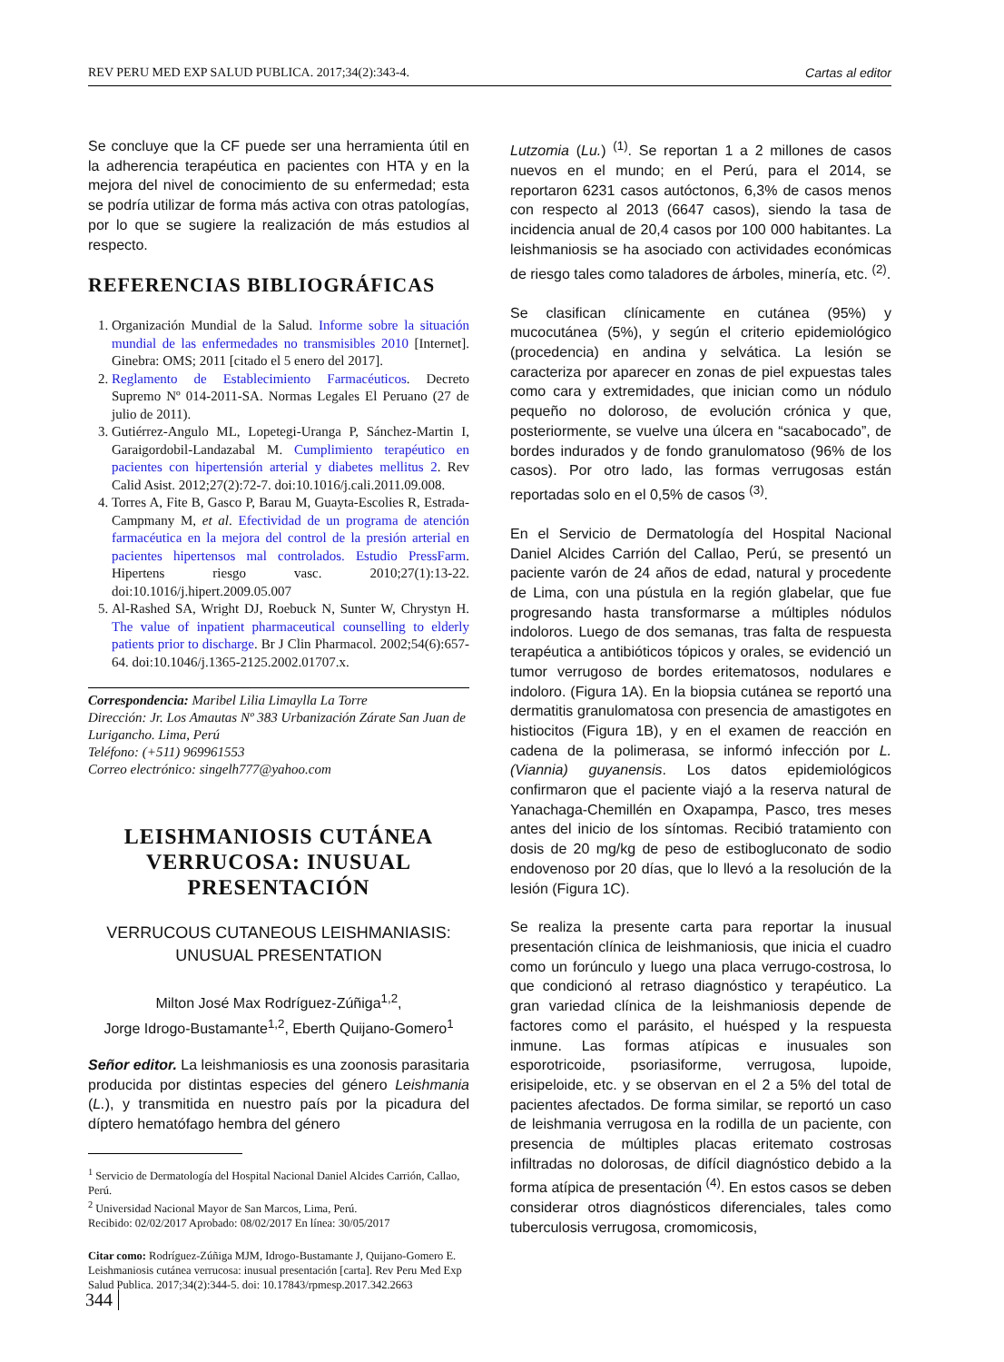REV PERU MED EXP SALUD PUBLICA. 2017;34(2):343-4. Cartas al editor
Se concluye que la CF puede ser una herramienta útil en la adherencia terapéutica en pacientes con HTA y en la mejora del nivel de conocimiento de su enfermedad; esta se podría utilizar de forma más activa con otras patologías, por lo que se sugiere la realización de más estudios al respecto.
REFERENCIAS BIBLIOGRÁFICAS
1. Organización Mundial de la Salud. Informe sobre la situación mundial de las enfermedades no transmisibles 2010 [Internet]. Ginebra: OMS; 2011 [citado el 5 enero del 2017].
2. Reglamento de Establecimiento Farmacéuticos. Decreto Supremo Nº 014-2011-SA. Normas Legales El Peruano (27 de julio de 2011).
3. Gutiérrez-Angulo ML, Lopetegi-Uranga P, Sánchez-Martin I, Garaigordobil-Landazabal M. Cumplimiento terapéutico en pacientes con hipertensión arterial y diabetes mellitus 2. Rev Calid Asist. 2012;27(2):72-7. doi:10.1016/j.cali.2011.09.008.
4. Torres A, Fite B, Gasco P, Barau M, Guayta-Escolies R, Estrada-Campmany M, et al. Efectividad de un programa de atención farmacéutica en la mejora del control de la presión arterial en pacientes hipertensos mal controlados. Estudio PressFarm. Hipertens riesgo vasc. 2010;27(1):13-22. doi:10.1016/j.hipert.2009.05.007
5. Al-Rashed SA, Wright DJ, Roebuck N, Sunter W, Chrystyn H. The value of inpatient pharmaceutical counselling to elderly patients prior to discharge. Br J Clin Pharmacol. 2002;54(6):657-64. doi:10.1046/j.1365-2125.2002.01707.x.
Correspondencia: Maribel Lilia Limaylla La Torre
Dirección: Jr. Los Amautas Nº 383 Urbanización Zárate San Juan de Lurigancho. Lima, Perú
Teléfono: (+511) 969961553
Correo electrónico: singelh777@yahoo.com
LEISHMANIOSIS CUTÁNEA VERRUCOSA: INUSUAL PRESENTACIÓN
VERRUCOUS CUTANEOUS LEISHMANIASIS:
UNUSUAL PRESENTATION
Milton José Max Rodríguez-Zúñiga<sup>1,2</sup>,
Jorge Idrogo-Bustamante<sup>1,2</sup>, Eberth Quijano-Gomero<sup>1</sup>
Señor editor. La leishmaniosis es una zoonosis parasitaria producida por distintas especies del género Leishmania (L.), y transmitida en nuestro país por la picadura del díptero hematófago hembra del género
<sup>1</sup> Servicio de Dermatología del Hospital Nacional Daniel Alcides Carrión, Callao, Perú.
<sup>2</sup> Universidad Nacional Mayor de San Marcos, Lima, Perú.
Recibido: 02/02/2017 Aprobado: 08/02/2017 En línea: 30/05/2017
Citar como: Rodríguez-Zúñiga MJM, Idrogo-Bustamante J, Quijano-Gomero E. Leishmaniosis cutánea verrucosa: inusual presentación [carta]. Rev Peru Med Exp Salud Publica. 2017;34(2):344-5. doi: 10.17843/rpmesp.2017.342.2663
Lutzomia (Lu.) <sup>(1)</sup>. Se reportan 1 a 2 millones de casos nuevos en el mundo; en el Perú, para el 2014, se reportaron 6231 casos autóctonos, 6,3% de casos menos con respecto al 2013 (6647 casos), siendo la tasa de incidencia anual de 20,4 casos por 100 000 habitantes. La leishmaniosis se ha asociado con actividades económicas de riesgo tales como taladores de árboles, minería, etc. <sup>(2)</sup>.
Se clasifican clínicamente en cutánea (95%) y mucocutánea (5%), y según el criterio epidemiológico (procedencia) en andina y selvática. La lesión se caracteriza por aparecer en zonas de piel expuestas tales como cara y extremidades, que inician como un nódulo pequeño no doloroso, de evolución crónica y que, posteriormente, se vuelve una úlcera en “sacabocado”, de bordes indurados y de fondo granulomatoso (96% de los casos). Por otro lado, las formas verrugosas están reportadas solo en el 0,5% de casos <sup>(3)</sup>.
En el Servicio de Dermatología del Hospital Nacional Daniel Alcides Carrión del Callao, Perú, se presentó un paciente varón de 24 años de edad, natural y procedente de Lima, con una pústula en la región glabelar, que fue progresando hasta transformarse a múltiples nódulos indoloros. Luego de dos semanas, tras falta de respuesta terapéutica a antibióticos tópicos y orales, se evidenció un tumor verrugoso de bordes eritematosos, nodulares e indoloro. (Figura 1A). En la biopsia cutánea se reportó una dermatitis granulomatosa con presencia de amastigotes en histiocitos (Figura 1B), y en el examen de reacción en cadena de la polimerasa, se informó infección por L. (Viannia) guyanensis. Los datos epidemiológicos confirmaron que el paciente viajó a la reserva natural de Yanachaga-Chemillén en Oxapampa, Pasco, tres meses antes del inicio de los síntomas. Recibió tratamiento con dosis de 20 mg/kg de peso de estibogluconato de sodio endovenoso por 20 días, que lo llevó a la resolución de la lesión (Figura 1C).
Se realiza la presente carta para reportar la inusual presentación clínica de leishmaniosis, que inicia el cuadro como un forúnculo y luego una placa verrugo-costrosa, lo que condicionó al retraso diagnóstico y terapéutico. La gran variedad clínica de la leishmaniosis depende de factores como el parásito, el huésped y la respuesta inmune. Las formas atípicas e inusuales son esporotricoide, psoriasiforme, verrugosa, lupoide, erisipeloide, etc. y se observan en el 2 a 5% del total de pacientes afectados. De forma similar, se reportó un caso de leishmania verrugosa en la rodilla de un paciente, con presencia de múltiples placas eritemato costrosas infiltradas no dolorosas, de difícil diagnóstico debido a la forma atípica de presentación <sup>(4)</sup>. En estos casos se deben considerar otros diagnósticos diferenciales, tales como tuberculosis verrugosa, cromomicosis,
344